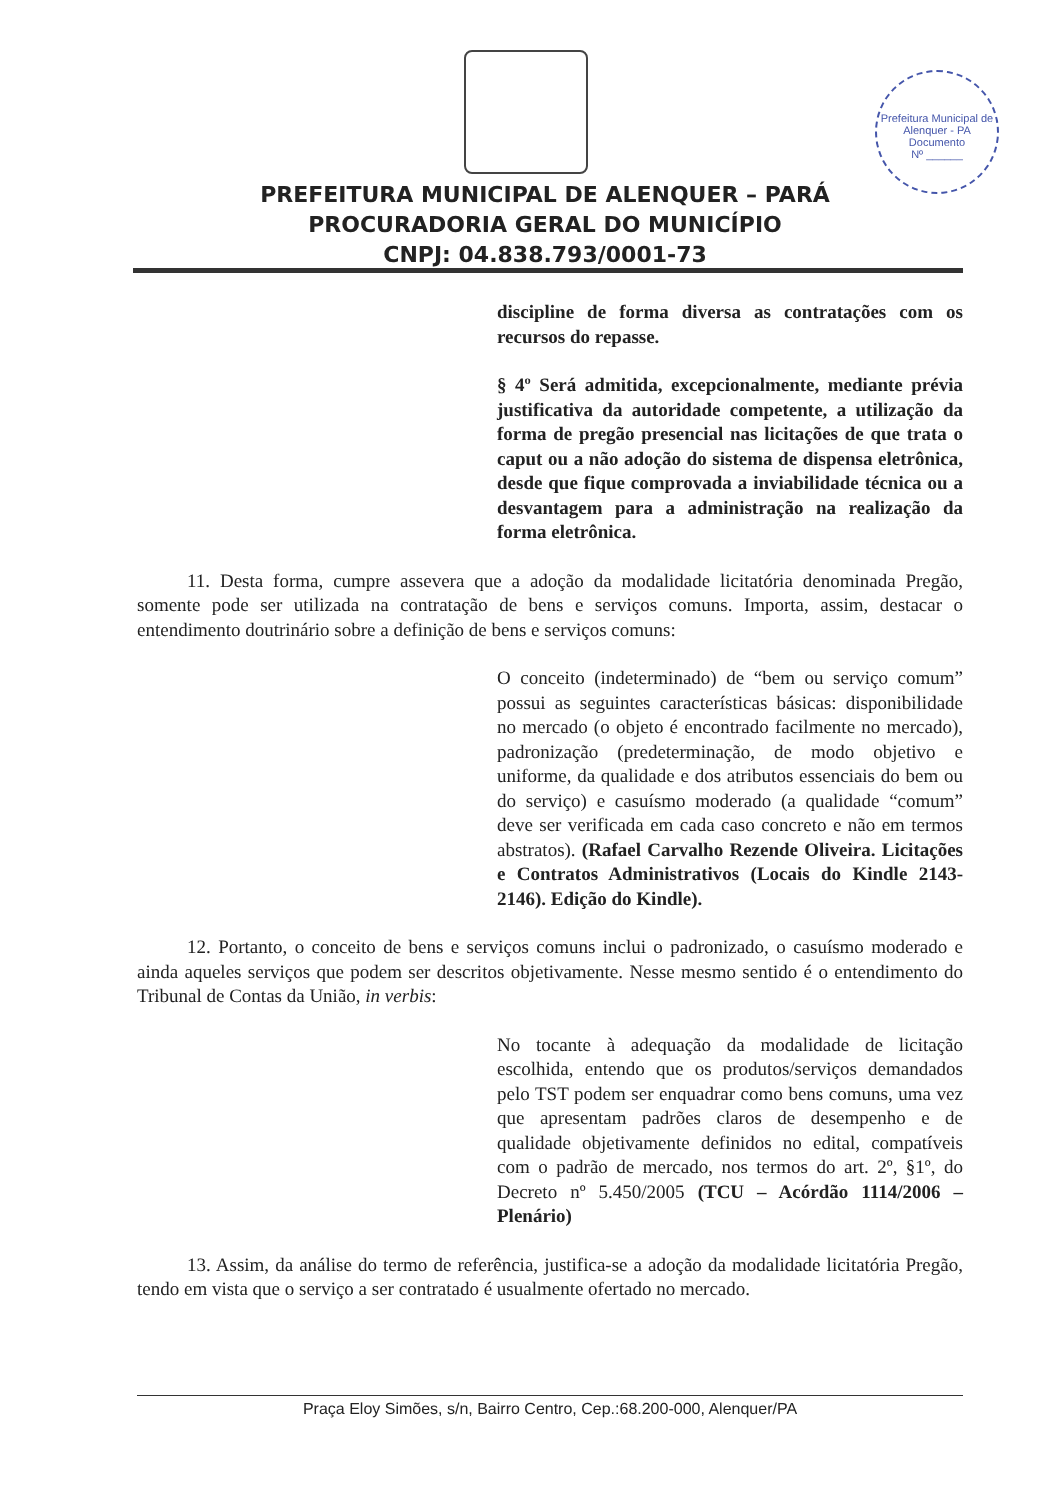Prefeitura Municipal de Alenquer - PA
Documento
Nº ______
PREFEITURA MUNICIPAL DE ALENQUER – PARÁ
PROCURADORIA GERAL DO MUNICÍPIO
CNPJ: 04.838.793/0001-73
discipline de forma diversa as contratações com os recursos do repasse.
§ 4º Será admitida, excepcionalmente, mediante prévia justificativa da autoridade competente, a utilização da forma de pregão presencial nas licitações de que trata o caput ou a não adoção do sistema de dispensa eletrônica, desde que fique comprovada a inviabilidade técnica ou a desvantagem para a administração na realização da forma eletrônica.
11. Desta forma, cumpre assevera que a adoção da modalidade licitatória denominada Pregão, somente pode ser utilizada na contratação de bens e serviços comuns. Importa, assim, destacar o entendimento doutrinário sobre a definição de bens e serviços comuns:
O conceito (indeterminado) de “bem ou serviço comum” possui as seguintes características básicas: disponibilidade no mercado (o objeto é encontrado facilmente no mercado), padronização (predeterminação, de modo objetivo e uniforme, da qualidade e dos atributos essenciais do bem ou do serviço) e casuísmo moderado (a qualidade “comum” deve ser verificada em cada caso concreto e não em termos abstratos). (Rafael Carvalho Rezende Oliveira. Licitações e Contratos Administrativos (Locais do Kindle 2143-2146). Edição do Kindle).
12. Portanto, o conceito de bens e serviços comuns inclui o padronizado, o casuísmo moderado e ainda aqueles serviços que podem ser descritos objetivamente. Nesse mesmo sentido é o entendimento do Tribunal de Contas da União, in verbis:
No tocante à adequação da modalidade de licitação escolhida, entendo que os produtos/serviços demandados pelo TST podem ser enquadrar como bens comuns, uma vez que apresentam padrões claros de desempenho e de qualidade objetivamente definidos no edital, compatíveis com o padrão de mercado, nos termos do art. 2º, §1º, do Decreto nº 5.450/2005 (TCU – Acórdão 1114/2006 – Plenário)
13. Assim, da análise do termo de referência, justifica-se a adoção da modalidade licitatória Pregão, tendo em vista que o serviço a ser contratado é usualmente ofertado no mercado.
Praça Eloy Simões, s/n, Bairro Centro, Cep.:68.200-000, Alenquer/PA